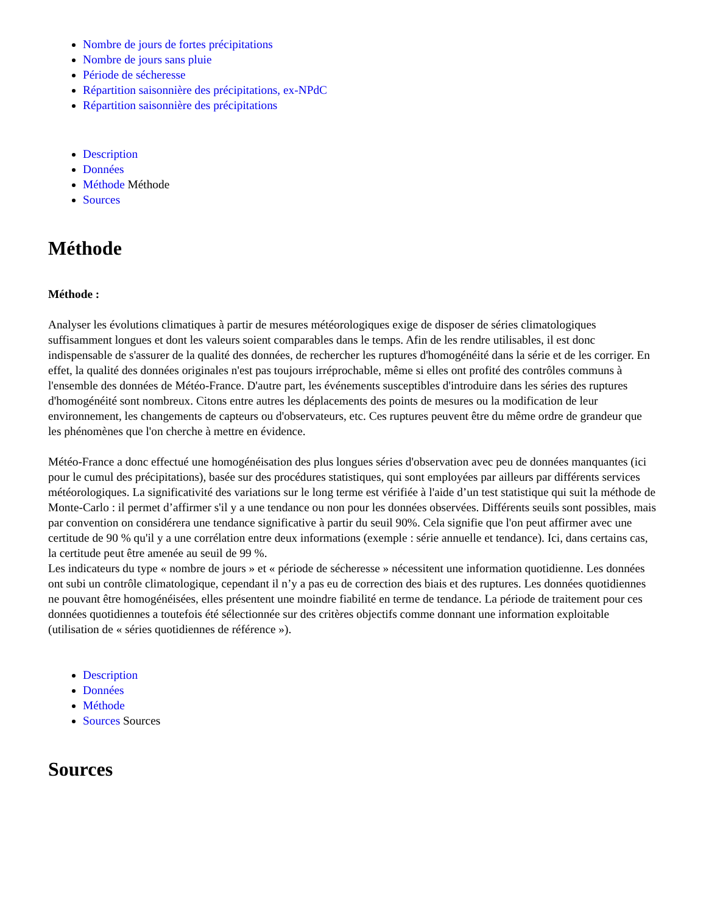Nombre de jours de fortes précipitations
Nombre de jours sans pluie
Période de sécheresse
Répartition saisonnière des précipitations, ex-NPdC
Répartition saisonnière des précipitations
Description
Données
Méthode Méthode
Sources
Méthode
Méthode :
Analyser les évolutions climatiques à partir de mesures météorologiques exige de disposer de séries climatologiques suffisamment longues et dont les valeurs soient comparables dans le temps. Afin de les rendre utilisables, il est donc indispensable de s'assurer de la qualité des données, de rechercher les ruptures d'homogénéité dans la série et de les corriger. En effet, la qualité des données originales n'est pas toujours irréprochable, même si elles ont profité des contrôles communs à l'ensemble des données de Météo-France. D'autre part, les événements susceptibles d'introduire dans les séries des ruptures d'homogénéité sont nombreux. Citons entre autres les déplacements des points de mesures ou la modification de leur environnement, les changements de capteurs ou d'observateurs, etc. Ces ruptures peuvent être du même ordre de grandeur que les phénomènes que l'on cherche à mettre en évidence.
Météo-France a donc effectué une homogénéisation des plus longues séries d'observation avec peu de données manquantes (ici pour le cumul des précipitations), basée sur des procédures statistiques, qui sont employées par ailleurs par différents services météorologiques. La significativité des variations sur le long terme est vérifiée à l'aide d’un test statistique qui suit la méthode de Monte-Carlo : il permet d’affirmer s'il y a une tendance ou non pour les données observées. Différents seuils sont possibles, mais par convention on considérera une tendance significative à partir du seuil 90%. Cela signifie que l'on peut affirmer avec une certitude de 90 % qu'il y a une corrélation entre deux informations (exemple : série annuelle et tendance). Ici, dans certains cas, la certitude peut être amenée au seuil de 99 %.
Les indicateurs du type « nombre de jours » et « période de sécheresse » nécessitent une information quotidienne. Les données ont subi un contrôle climatologique, cependant il n’y a pas eu de correction des biais et des ruptures. Les données quotidiennes ne pouvant être homogénéisées, elles présentent une moindre fiabilité en terme de tendance. La période de traitement pour ces données quotidiennes a toutefois été sélectionnée sur des critères objectifs comme donnant une information exploitable (utilisation de « séries quotidiennes de référence »).
Description
Données
Méthode
Sources Sources
Sources